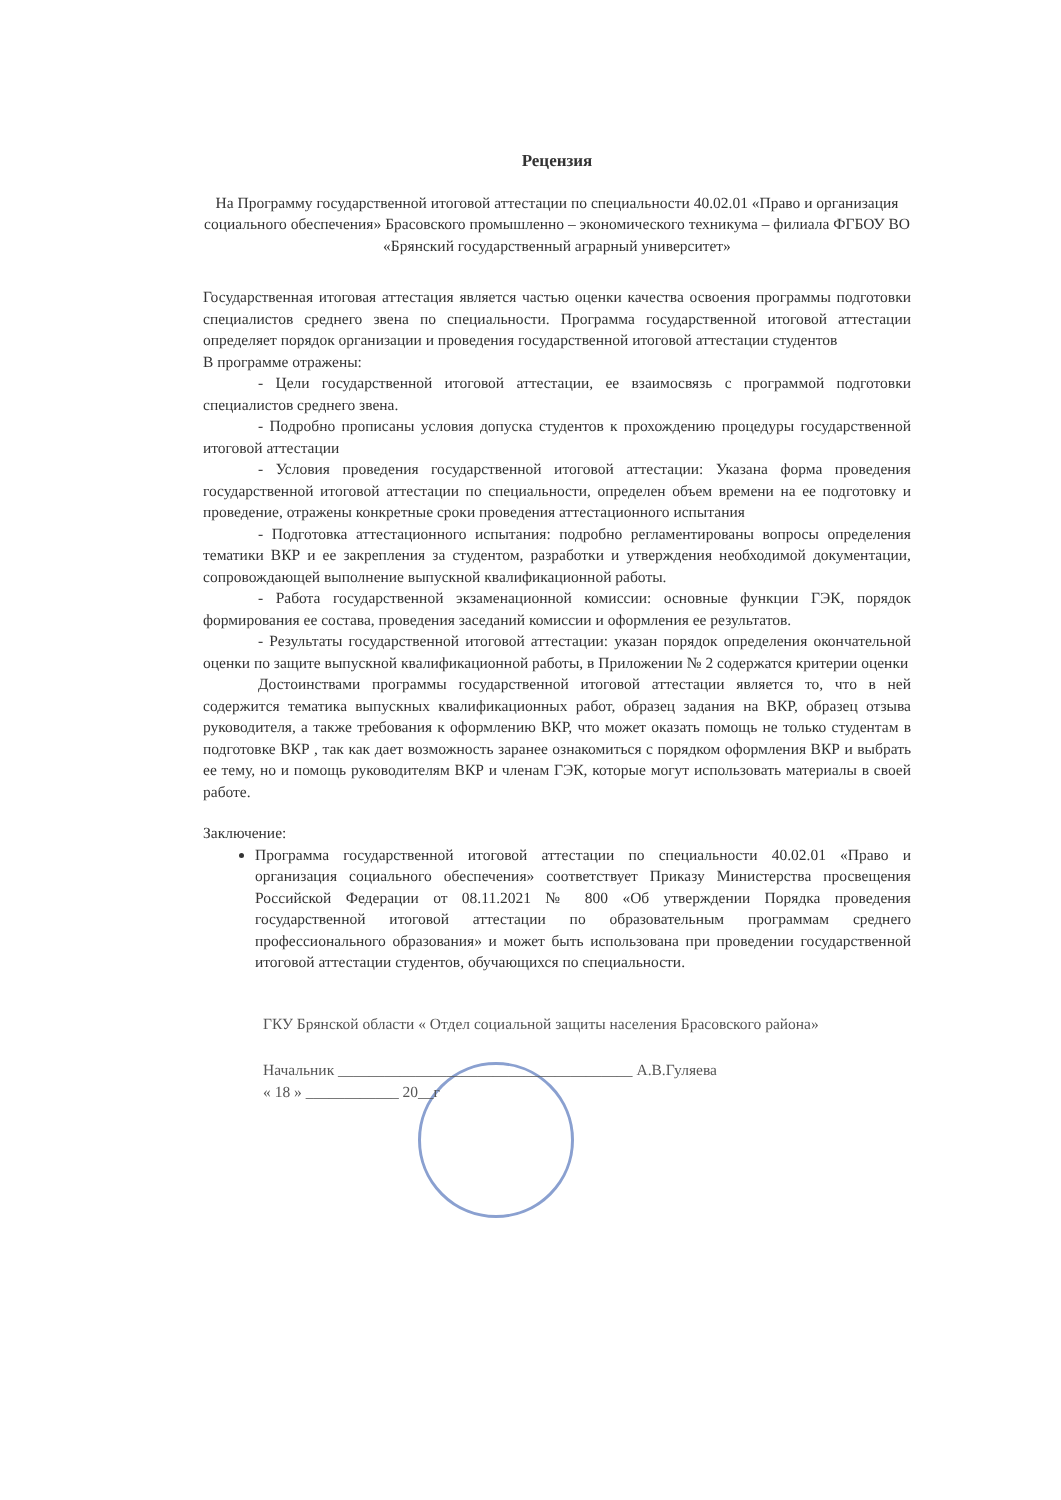Рецензия
На Программу государственной итоговой аттестации по специальности 40.02.01 «Право и организация социального обеспечения» Брасовского промышленно – экономического техникума – филиала ФГБОУ ВО «Брянский государственный аграрный университет»
Государственная итоговая аттестация является частью оценки качества освоения программы подготовки специалистов среднего звена по специальности. Программа государственной итоговой аттестации определяет порядок организации и проведения государственной итоговой аттестации студентов
В программе отражены:
- Цели государственной итоговой аттестации, ее взаимосвязь с программой подготовки специалистов среднего звена.
- Подробно прописаны условия допуска студентов к прохождению процедуры государственной итоговой аттестации
- Условия проведения государственной итоговой аттестации: Указана форма проведения государственной итоговой аттестации по специальности, определен объем времени на ее подготовку и проведение, отражены конкретные сроки проведения аттестационного испытания
- Подготовка аттестационного испытания: подробно регламентированы вопросы определения тематики ВКР и ее закрепления за студентом, разработки и утверждения необходимой документации, сопровождающей выполнение выпускной квалификационной работы.
- Работа государственной экзаменационной комиссии: основные функции ГЭК, порядок формирования ее состава, проведения заседаний комиссии и оформления ее результатов.
- Результаты государственной итоговой аттестации: указан порядок определения окончательной оценки по защите выпускной квалификационной работы, в Приложении № 2 содержатся критерии оценки
Достоинствами программы государственной итоговой аттестации является то, что в ней содержится тематика выпускных квалификационных работ, образец задания на ВКР, образец отзыва руководителя, а также требования к оформлению ВКР, что может оказать помощь не только студентам в подготовке ВКР , так как дает возможность заранее ознакомиться с порядком оформления ВКР и выбрать ее тему, но и помощь руководителям ВКР и членам ГЭК, которые могут использовать материалы в своей работе.
Заключение:
Программа государственной итоговой аттестации по специальности 40.02.01 «Право и организация социального обеспечения» соответствует Приказу Министерства просвещения Российской Федерации от 08.11.2021 № 800 «Об утверждении Порядка проведения государственной итоговой аттестации по образовательным программам среднего профессионального образования» и может быть использована при проведении государственной итоговой аттестации студентов, обучающихся по специальности.
ГКУ Брянской области « Отдел социальной защиты населения Брасовского района»
Начальник ______________________________________ А.В.Гуляева
« 18 » ____________ 20__г